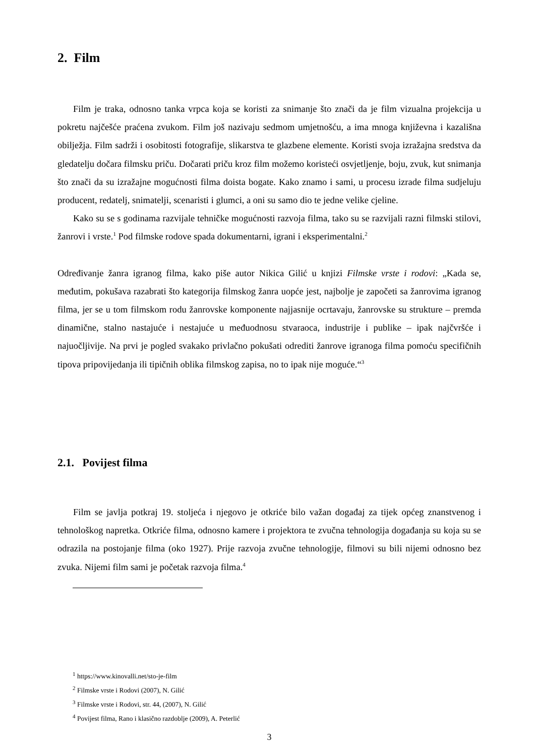2. Film
Film je traka, odnosno tanka vrpca koja se koristi za snimanje što znači da je film vizualna projekcija u pokretu najčešće praćena zvukom. Film još nazivaju sedmom umjetnošću, a ima mnoga književna i kazališna obilježja. Film sadrži i osobitosti fotografije, slikarstva te glazbene elemente. Koristi svoja izražajna sredstva da gledatelju dočara filmsku priču. Dočarati priču kroz film možemo koristeći osvjetljenje, boju, zvuk, kut snimanja što znači da su izražajne mogućnosti filma doista bogate. Kako znamo i sami, u procesu izrade filma sudjeluju producent, redatelj, snimatelji, scenaristi i glumci, a oni su samo dio te jedne velike cjeline.
Kako su se s godinama razvijale tehničke mogućnosti razvoja filma, tako su se razvijali razni filmski stilovi, žanrovi i vrste.<sup>1</sup> Pod filmske rodove spada dokumentarni, igrani i eksperimentalni.<sup>2</sup>
Određivanje žanra igranog filma, kako piše autor Nikica Gilić u knjizi Filmske vrste i rodovi: „Kada se, međutim, pokušava razabrati što kategorija filmskog žanra uopće jest, najbolje je započeti sa žanrovima igranog filma, jer se u tom filmskom rodu žanrovske komponente najjasnije ocrtavaju, žanrovske su strukture – premda dinamične, stalno nastajuće i nestajuće u međuodnosu stvaraoca, industrije i publike – ipak najčvršće i najuočljivije. Na prvi je pogled svakako privlačno pokušati odrediti žanrove igranoga filma pomoću specifičnih tipova pripovijedanja ili tipičnih oblika filmskog zapisa, no to ipak nije moguće.“<sup>3</sup>
2.1. Povijest filma
Film se javlja potkraj 19. stoljeća i njegovo je otkriće bilo važan događaj za tijek općeg znanstvenog i tehnološkog napretka. Otkriće filma, odnosno kamere i projektora te zvučna tehnologija događanja su koja su se odrazila na postojanje filma (oko 1927). Prije razvoja zvučne tehnologije, filmovi su bili nijemi odnosno bez zvuka. Nijemi film sami je početak razvoja filma.<sup>4</sup>
<sup>1</sup> https://www.kinovalli.net/sto-je-film
<sup>2</sup> Filmske vrste i Rodovi (2007), N. Gilić
<sup>3</sup> Filmske vrste i Rodovi, str. 44, (2007), N. Gilić
<sup>4</sup> Povijest filma, Rano i klasično razdoblje (2009), A. Peterlić
3